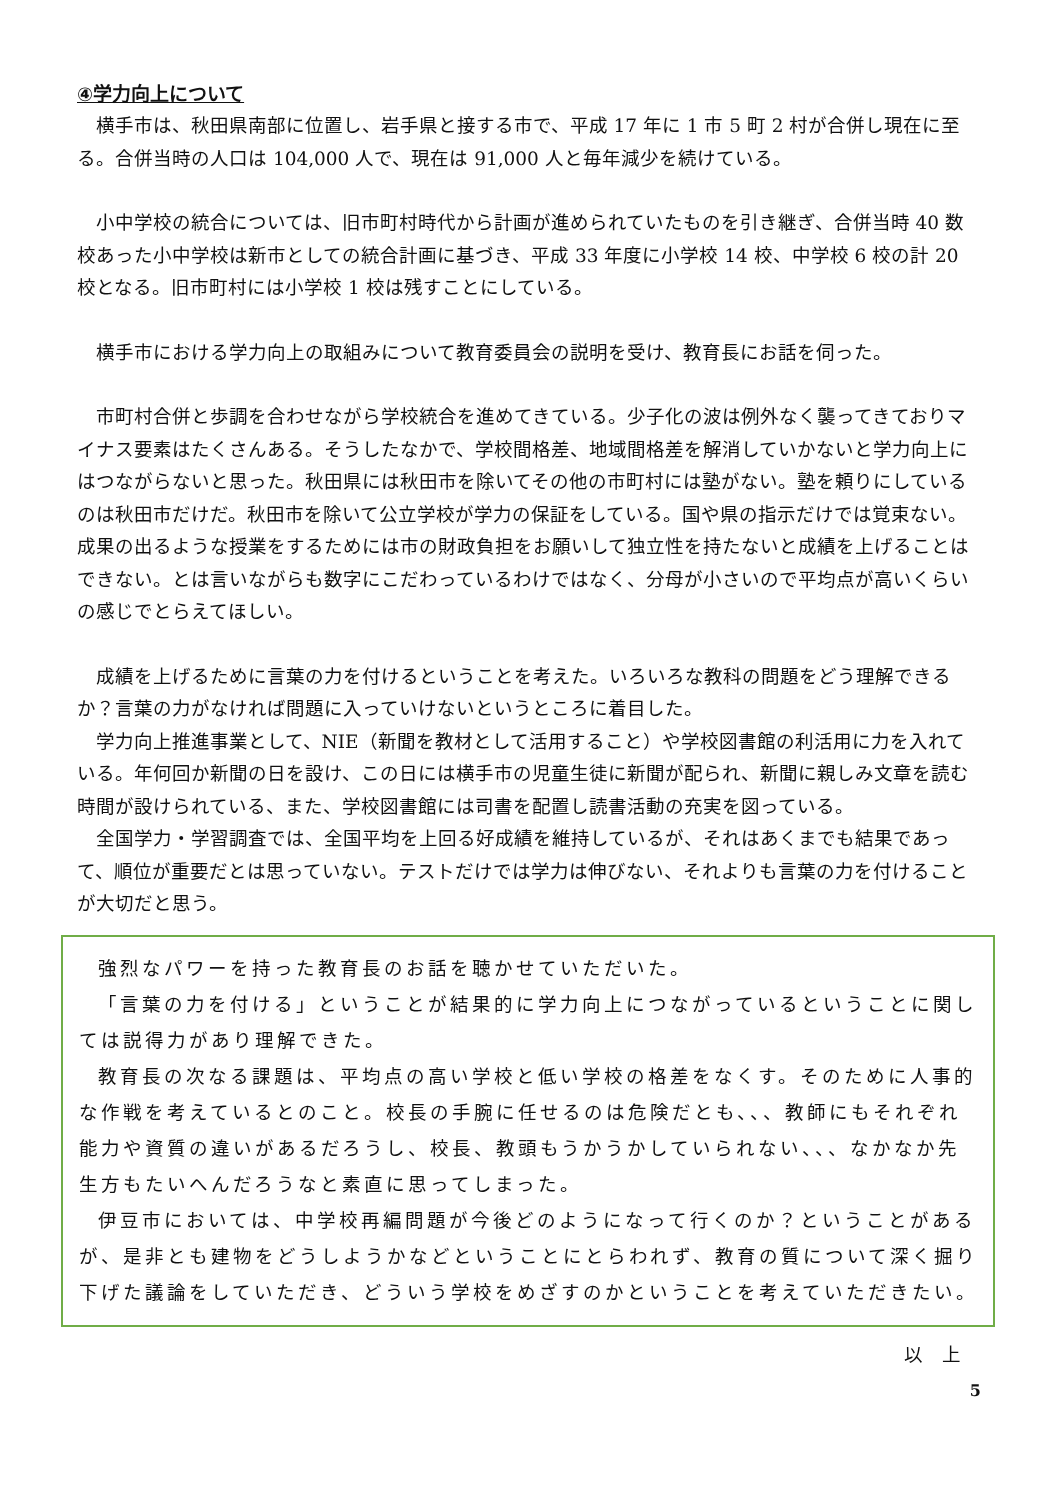④学力向上について
横手市は、秋田県南部に位置し、岩手県と接する市で、平成 17 年に 1 市 5 町 2 村が合併し現在に至る。合併当時の人口は 104,000 人で、現在は 91,000 人と毎年減少を続けている。
小中学校の統合については、旧市町村時代から計画が進められていたものを引き継ぎ、合併当時 40 数校あった小中学校は新市としての統合計画に基づき、平成 33 年度に小学校 14 校、中学校 6 校の計 20 校となる。旧市町村には小学校 1 校は残すことにしている。
横手市における学力向上の取組みについて教育委員会の説明を受け、教育長にお話を伺った。
市町村合併と歩調を合わせながら学校統合を進めてきている。少子化の波は例外なく襲ってきておりマイナス要素はたくさんある。そうしたなかで、学校間格差、地域間格差を解消していかないと学力向上にはつながらないと思った。秋田県には秋田市を除いてその他の市町村には塾がない。塾を頼りにしているのは秋田市だけだ。秋田市を除いて公立学校が学力の保証をしている。国や県の指示だけでは覚束ない。成果の出るような授業をするためには市の財政負担をお願いして独立性を持たないと成績を上げることはできない。とは言いながらも数字にこだわっているわけではなく、分母が小さいので平均点が高いくらいの感じでとらえてほしい。
成績を上げるために言葉の力を付けるということを考えた。いろいろな教科の問題をどう理解できるか？言葉の力がなければ問題に入っていけないというところに着目した。
学力向上推進事業として、NIE（新聞を教材として活用すること）や学校図書館の利活用に力を入れている。年何回か新聞の日を設け、この日には横手市の児童生徒に新聞が配られ、新聞に親しみ文章を読む時間が設けられている、また、学校図書館には司書を配置し読書活動の充実を図っている。
全国学力・学習調査では、全国平均を上回る好成績を維持しているが、それはあくまでも結果であって、順位が重要だとは思っていない。テストだけでは学力は伸びない、それよりも言葉の力を付けることが大切だと思う。
強烈なパワーを持った教育長のお話を聴かせていただいた。
「言葉の力を付ける」ということが結果的に学力向上につながっているということに関しては説得力があり理解できた。
教育長の次なる課題は、平均点の高い学校と低い学校の格差をなくす。そのために人事的な作戦を考えているとのこと。校長の手腕に任せるのは危険だとも、、、教師にもそれぞれ能力や資質の違いがあるだろうし、校長、教頭もうかうかしていられない、、、なかなか先生方もたいへんだろうなと素直に思ってしまった。
伊豆市においては、中学校再編問題が今後どのようになって行くのか？ということがあるが、是非とも建物をどうしようかなどということにとらわれず、教育の質について深く掘り下げた議論をしていただき、どういう学校をめざすのかということを考えていただきたい。
以　上
5